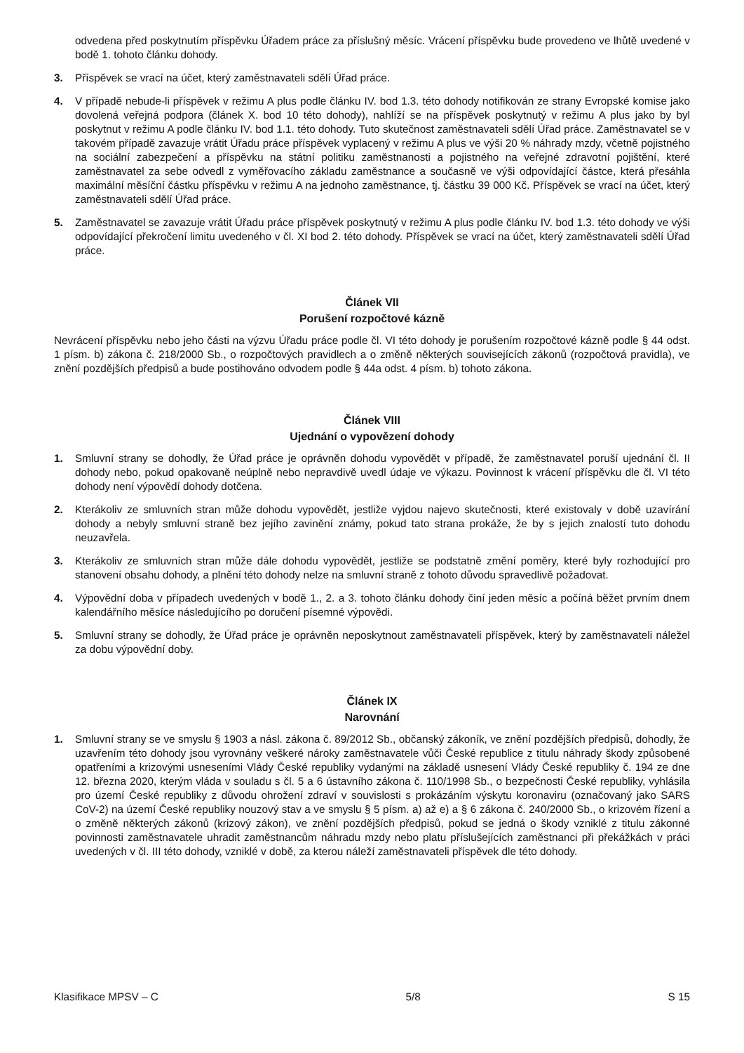odvedena před poskytnutím příspěvku Úřadem práce za příslušný měsíc. Vrácení příspěvku bude provedeno ve lhůtě uvedené v bodě 1. tohoto článku dohody.
3. Příspěvek se vrací na účet, který zaměstnavateli sdělí Úřad práce.
4. V případě nebude-li příspěvek v režimu A plus podle článku IV. bod 1.3. této dohody notifikován ze strany Evropské komise jako dovolená veřejná podpora (článek X. bod 10 této dohody), nahlíží se na příspěvek poskytnutý v režimu A plus jako by byl poskytnut v režimu A podle článku IV. bod 1.1. této dohody. Tuto skutečnost zaměstnavateli sdělí Úřad práce. Zaměstnavatel se v takovém případě zavazuje vrátit Úřadu práce příspěvek vyplacený v režimu A plus ve výši 20 % náhrady mzdy, včetně pojistného na sociální zabezpečení a příspěvku na státní politiku zaměstnanosti a pojistného na veřejné zdravotní pojištění, které zaměstnavatel za sebe odvedl z vyměřovacího základu zaměstnance a současně ve výši odpovídající částce, která přesáhla maximální měsíční částku příspěvku v režimu A na jednoho zaměstnance, tj. částku 39 000 Kč. Příspěvek se vrací na účet, který zaměstnavateli sdělí Úřad práce.
5. Zaměstnavatel se zavazuje vrátit Úřadu práce příspěvek poskytnutý v režimu A plus podle článku IV. bod 1.3. této dohody ve výši odpovídající překročení limitu uvedeného v čl. XI bod 2. této dohody. Příspěvek se vrací na účet, který zaměstnavateli sdělí Úřad práce.
Článek VII
Porušení rozpočtové kázně
Nevrácení příspěvku nebo jeho části na výzvu Úřadu práce podle čl. VI této dohody je porušením rozpočtové kázně podle § 44 odst. 1 písm. b) zákona č. 218/2000 Sb., o rozpočtových pravidlech a o změně některých souvisejících zákonů (rozpočtová pravidla), ve znění pozdějších předpisů a bude postihováno odvodem podle § 44a odst. 4 písm. b) tohoto zákona.
Článek VIII
Ujednání o vypovězení dohody
1. Smluvní strany se dohodly, že Úřad práce je oprávněn dohodu vypovědět v případě, že zaměstnavatel poruší ujednání čl. II dohody nebo, pokud opakovaně neúplně nebo nepravdivě uvedl údaje ve výkazu. Povinnost k vrácení příspěvku dle čl. VI této dohody není výpovědí dohody dotčena.
2. Kterákoliv ze smluvních stran může dohodu vypovědět, jestliže vyjdou najevo skutečnosti, které existovaly v době uzavírání dohody a nebyly smluvní straně bez jejího zavinění známy, pokud tato strana prokáže, že by s jejich znalostí tuto dohodu neuzavřela.
3. Kterákoliv ze smluvních stran může dále dohodu vypovědět, jestliže se podstatně změní poměry, které byly rozhodující pro stanovení obsahu dohody, a plnění této dohody nelze na smluvní straně z tohoto důvodu spravedlivě požadovat.
4. Výpovědní doba v případech uvedených v bodě 1., 2. a 3. tohoto článku dohody činí jeden měsíc a počíná běžet prvním dnem kalendářního měsíce následujícího po doručení písemné výpovědi.
5. Smluvní strany se dohodly, že Úřad práce je oprávněn neposkytnout zaměstnavateli příspěvek, který by zaměstnavateli náležel za dobu výpovědní doby.
Článek IX
Narovnání
1. Smluvní strany se ve smyslu § 1903 a násl. zákona č. 89/2012 Sb., občanský zákoník, ve znění pozdějších předpisů, dohodly, že uzavřením této dohody jsou vyrovnány veškeré nároky zaměstnavatele vůči České republice z titulu náhrady škody způsobené opatřeními a krizovými usneseními Vlády České republiky vydanými na základě usnesení Vlády České republiky č. 194 ze dne 12. března 2020, kterým vláda v souladu s čl. 5 a 6 ústavního zákona č. 110/1998 Sb., o bezpečnosti České republiky, vyhlásila pro území České republiky z důvodu ohrožení zdraví v souvislosti s prokázáním výskytu koronaviru (označovaný jako SARS CoV-2) na území České republiky nouzový stav a ve smyslu § 5 písm. a) až e) a § 6 zákona č. 240/2000 Sb., o krizovém řízení a o změně některých zákonů (krizový zákon), ve znění pozdějších předpisů, pokud se jedná o škody vzniklé z titulu zákonné povinnosti zaměstnavatele uhradit zaměstnancům náhradu mzdy nebo platu příslušejících zaměstnanci při překážkách v práci uvedených v čl. III této dohody, vzniklé v době, za kterou náleží zaměstnavateli příspěvek dle této dohody.
Klasifikace MPSV – C 5/8 S 15